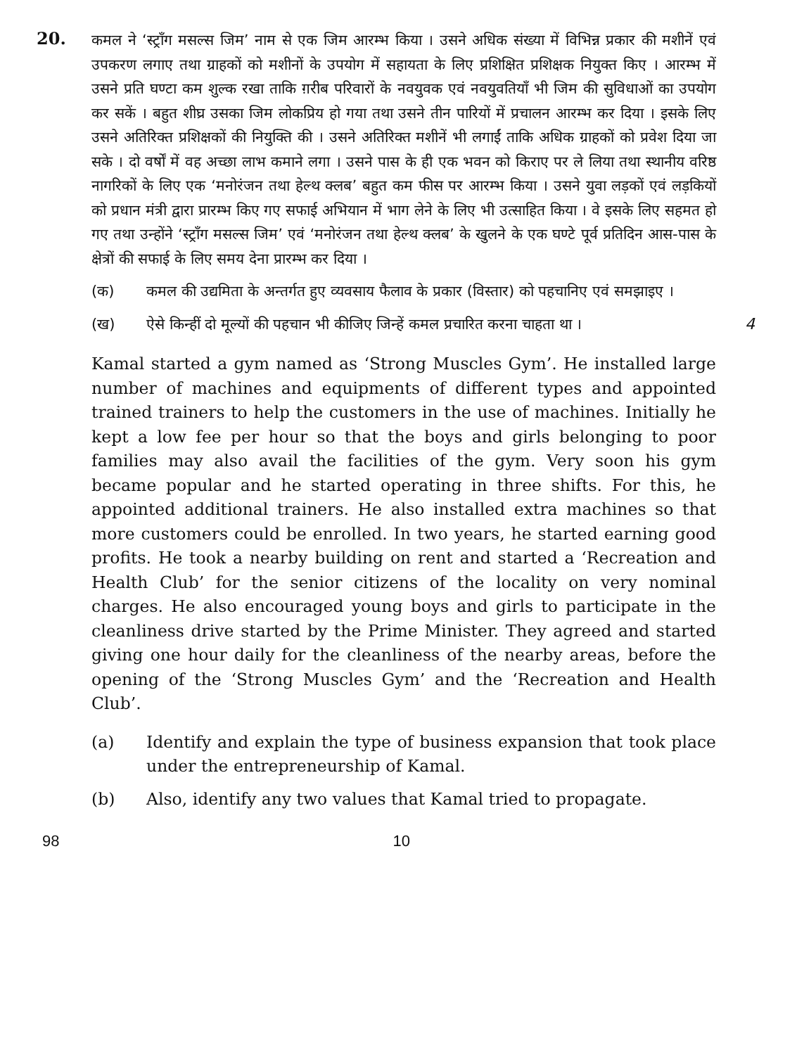20.
कमल ने ‘स्ट्राँग मसल्स जिम’ नाम से एक जिम आरम्भ किया । उसने अधिक संख्या में विभिन्न प्रकार की मशीनें एवं उपकरण लगाए तथा ग्राहकों को मशीनों के उपयोग में सहायता के लिए प्रशिक्षित प्रशिक्षक नियुक्त किए । आरम्भ में उसने प्रति घण्टा कम शुल्क रखा ताकि ग़रीब परिवारों के नवयुवक एवं नवयुवतियाँ भी जिम की सुविधाओं का उपयोग कर सकें । बहुत शीघ्र उसका जिम लोकप्रिय हो गया तथा उसने तीन पारियों में प्रचालन आरम्भ कर दिया । इसके लिए उसने अतिरिक्त प्रशिक्षकों की नियुक्ति की । उसने अतिरिक्त मशीनें भी लगाईं ताकि अधिक ग्राहकों को प्रवेश दिया जा सके । दो वर्षों में वह अच्छा लाभ कमाने लगा । उसने पास के ही एक भवन को किराए पर ले लिया तथा स्थानीय वरिष्ठ नागरिकों के लिए एक ‘मनोरंजन तथा हेल्थ क्लब’ बहुत कम फीस पर आरम्भ किया । उसने युवा लड़कों एवं लड़कियों को प्रधान मंत्री द्वारा प्रारम्भ किए गए सफाई अभियान में भाग लेने के लिए भी उत्साहित किया । वे इसके लिए सहमत हो गए तथा उन्होंने ‘स्ट्राँग मसल्स जिम’ एवं ‘मनोरंजन तथा हेल्थ क्लब’ के खुलने के एक घण्टे पूर्व प्रतिदिन आस-पास के क्षेत्रों की सफाई के लिए समय देना प्रारम्भ कर दिया ।
(क) कमल की उद्यमिता के अन्तर्गत हुए व्यवसाय फैलाव के प्रकार (विस्तार) को पहचानिए एवं समझाइए ।
(ख) ऐसे किन्हीं दो मूल्यों की पहचान भी कीजिए जिन्हें कमल प्रचारित करना चाहता था । 4
Kamal started a gym named as ‘Strong Muscles Gym’. He installed large number of machines and equipments of different types and appointed trained trainers to help the customers in the use of machines. Initially he kept a low fee per hour so that the boys and girls belonging to poor families may also avail the facilities of the gym. Very soon his gym became popular and he started operating in three shifts. For this, he appointed additional trainers. He also installed extra machines so that more customers could be enrolled. In two years, he started earning good profits. He took a nearby building on rent and started a ‘Recreation and Health Club’ for the senior citizens of the locality on very nominal charges. He also encouraged young boys and girls to participate in the cleanliness drive started by the Prime Minister. They agreed and started giving one hour daily for the cleanliness of the nearby areas, before the opening of the ‘Strong Muscles Gym’ and the ‘Recreation and Health Club’.
(a) Identify and explain the type of business expansion that took place under the entrepreneurship of Kamal.
(b) Also, identify any two values that Kamal tried to propagate.
98 10